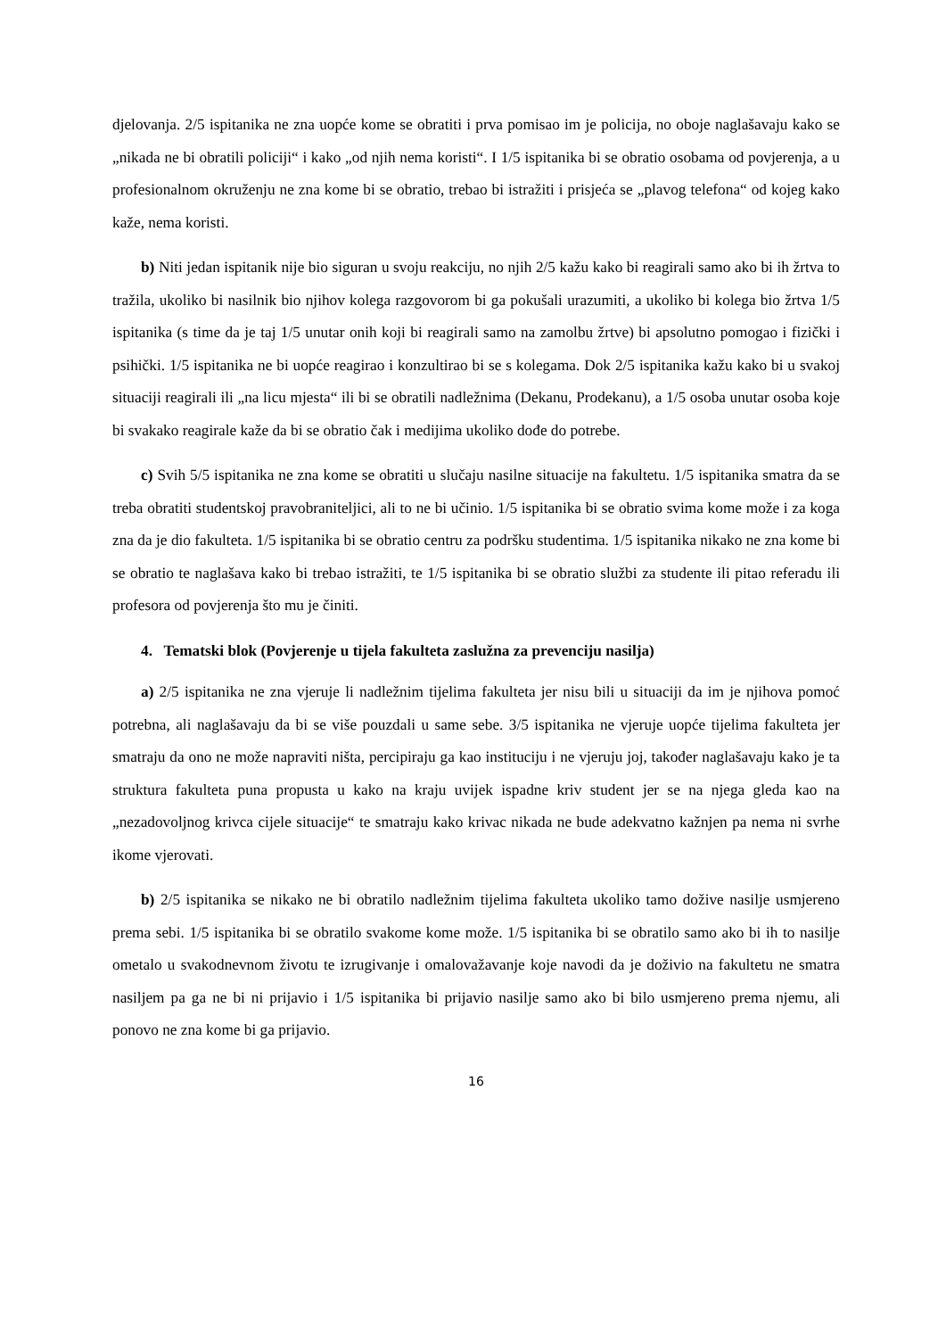djelovanja. 2/5 ispitanika ne zna uopće kome se obratiti i prva pomisao im je policija, no oboje naglašavaju kako se „nikada ne bi obratili policiji“ i kako „od njih nema koristi“. I 1/5 ispitanika bi se obratio osobama od povjerenja, a u profesionalnom okruženju ne zna kome bi se obratio, trebao bi istražiti i prisjeća se „plavog telefona“ od kojeg kako kaže, nema koristi.
b) Niti jedan ispitanik nije bio siguran u svoju reakciju, no njih 2/5 kažu kako bi reagirali samo ako bi ih žrtva to tražila, ukoliko bi nasilnik bio njihov kolega razgovorom bi ga pokušali urazumiti, a ukoliko bi kolega bio žrtva 1/5 ispitanika (s time da je taj 1/5 unutar onih koji bi reagirali samo na zamolbu žrtve) bi apsolutno pomogao i fizički i psihički. 1/5 ispitanika ne bi uopće reagirao i konzultirao bi se s kolegama. Dok 2/5 ispitanika kažu kako bi u svakoj situaciji reagirali ili „na licu mjesta“ ili bi se obratili nadležnima (Dekanu, Prodekanu), a 1/5 osoba unutar osoba koje bi svakako reagirale kaže da bi se obratio čak i medijima ukoliko dođe do potrebe.
c) Svih 5/5 ispitanika ne zna kome se obratiti u slučaju nasilne situacije na fakultetu. 1/5 ispitanika smatra da se treba obratiti studentskoj pravobraniteljici, ali to ne bi učinio. 1/5 ispitanika bi se obratio svima kome može i za koga zna da je dio fakulteta. 1/5 ispitanika bi se obratio centru za podršku studentima. 1/5 ispitanika nikako ne zna kome bi se obratio te naglašava kako bi trebao istražiti, te 1/5 ispitanika bi se obratio službi za studente ili pitao referadu ili profesora od povjerenja što mu je činiti.
4. Tematski blok (Povjerenje u tijela fakulteta zaslužna za prevenciju nasilja)
a) 2/5 ispitanika ne zna vjeruje li nadležnim tijelima fakulteta jer nisu bili u situaciji da im je njihova pomoć potrebna, ali naglašavaju da bi se više pouzdali u same sebe. 3/5 ispitanika ne vjeruje uopće tijelima fakulteta jer smatraju da ono ne može napraviti ništa, percipiraju ga kao instituciju i ne vjeruju joj, također naglašavaju kako je ta struktura fakulteta puna propusta u kako na kraju uvijek ispadne kriv student jer se na njega gleda kao na „nezadovoljnog krivca cijele situacije“ te smatraju kako krivac nikada ne bude adekvatno kažnjen pa nema ni svrhe ikome vjerovati.
b) 2/5 ispitanika se nikako ne bi obratilo nadležnim tijelima fakulteta ukoliko tamo dožive nasilje usmjereno prema sebi. 1/5 ispitanika bi se obratilo svakome kome može. 1/5 ispitanika bi se obratilo samo ako bi ih to nasilje ometalo u svakodnevnom životu te izrugivanje i omalovažavanje koje navodi da je doživio na fakultetu ne smatra nasiljem pa ga ne bi ni prijavio i 1/5 ispitanika bi prijavio nasilje samo ako bi bilo usmjereno prema njemu, ali ponovo ne zna kome bi ga prijavio.
16